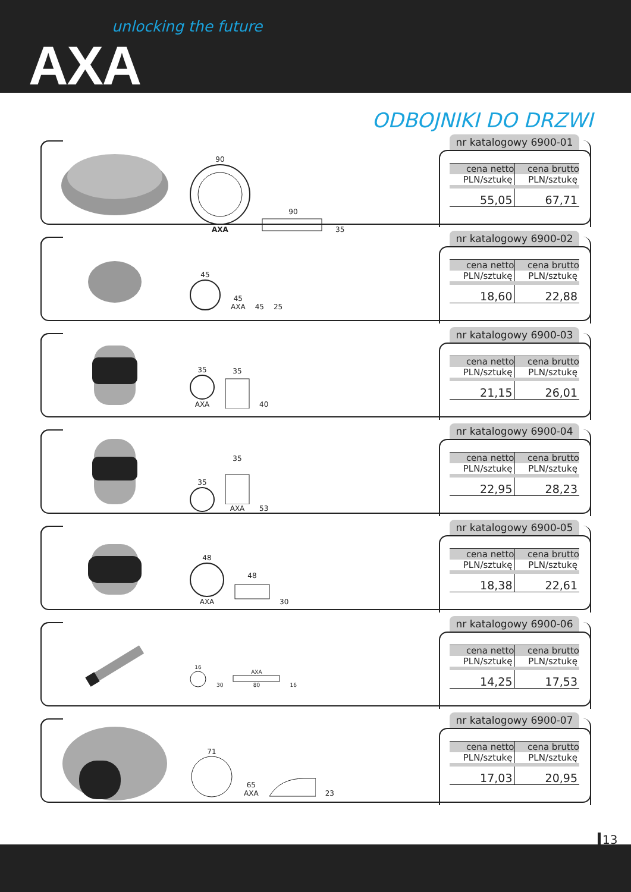unlocking the future
AXA
ODBOJNIKI DO DRZWI
90
AXA
90
35
nr katalogowy 6900-01
| cena netto | cena brutto |
| --- | --- |
| PLN/sztukę | PLN/sztukę |
| 55,05 | 67,71 |
45
45
AXA
45
25
nr katalogowy 6900-02
| cena netto | cena brutto |
| --- | --- |
| PLN/sztukę | PLN/sztukę |
| 18,60 | 22,88 |
35
AXA
35
40
nr katalogowy 6900-03
| cena netto | cena brutto |
| --- | --- |
| PLN/sztukę | PLN/sztukę |
| 21,15 | 26,01 |
35
35
AXA
53
nr katalogowy 6900-04
| cena netto | cena brutto |
| --- | --- |
| PLN/sztukę | PLN/sztukę |
| 22,95 | 28,23 |
48
AXA
48
30
nr katalogowy 6900-05
| cena netto | cena brutto |
| --- | --- |
| PLN/sztukę | PLN/sztukę |
| 18,38 | 22,61 |
16
30
AXA
80
16
nr katalogowy 6900-06
| cena netto | cena brutto |
| --- | --- |
| PLN/sztukę | PLN/sztukę |
| 14,25 | 17,53 |
71
65
AXA
23
nr katalogowy 6900-07
| cena netto | cena brutto |
| --- | --- |
| PLN/sztukę | PLN/sztukę |
| 17,03 | 20,95 |
13